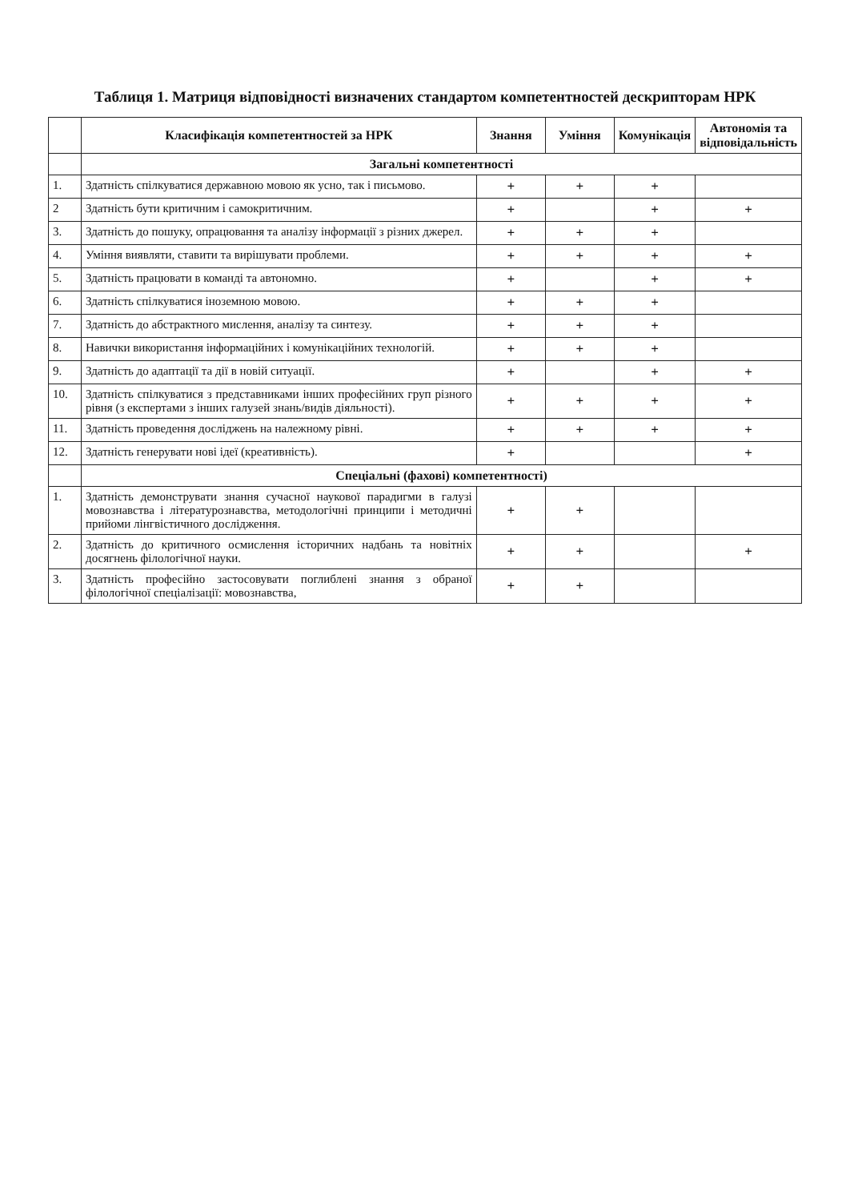Таблиця 1. Матриця відповідності визначених стандартом компетентностей дескрипторам НРК
| | Класифікація компетентностей за НРК | Знання | Уміння | Комунікація | Автономія та відповідальність |
| --- | --- | --- | --- | --- | --- |
| | Загальні компетентності | | | | |
| 1. | Здатність спілкуватися державною мовою як усно, так і письмово. | + | + | + | |
| 2 | Здатність бути критичним і самокритичним. | + | | + | + |
| 3. | Здатність до пошуку, опрацювання та аналізу інформації з різних джерел. | + | + | + | |
| 4. | Уміння виявляти, ставити та вирішувати проблеми. | + | + | + | + |
| 5. | Здатність працювати в команді та автономно. | + | | + | + |
| 6. | Здатність спілкуватися іноземною мовою. | + | + | + | |
| 7. | Здатність до абстрактного мислення, аналізу та синтезу. | + | + | + | |
| 8. | Навички використання інформаційних і комунікаційних технологій. | + | + | + | |
| 9. | Здатність до адаптації та дії в новій ситуації. | + | | + | + |
| 10. | Здатність спілкуватися з представниками інших професійних груп різного рівня (з експертами з інших галузей знань/видів діяльності). | + | + | + | + |
| 11. | Здатність проведення досліджень на належному рівні. | + | + | + | + |
| 12. | Здатність генерувати нові ідеї (креативність). | + | | | + |
| | Спеціальні (фахові) компетентності) | | | | |
| 1. | Здатність демонструвати знання сучасної наукової парадигми в галузі мовознавства і літературознавства, методологічні принципи і методичні прийоми лінгвістичного дослідження. | + | + | | |
| 2. | Здатність до критичного осмислення історичних надбань та новітніх досягнень філологічної науки. | + | + | | + |
| 3. | Здатність професійно застосовувати поглиблені знання з обраної філологічної спеціалізації: мовознавства, | + | + | | |